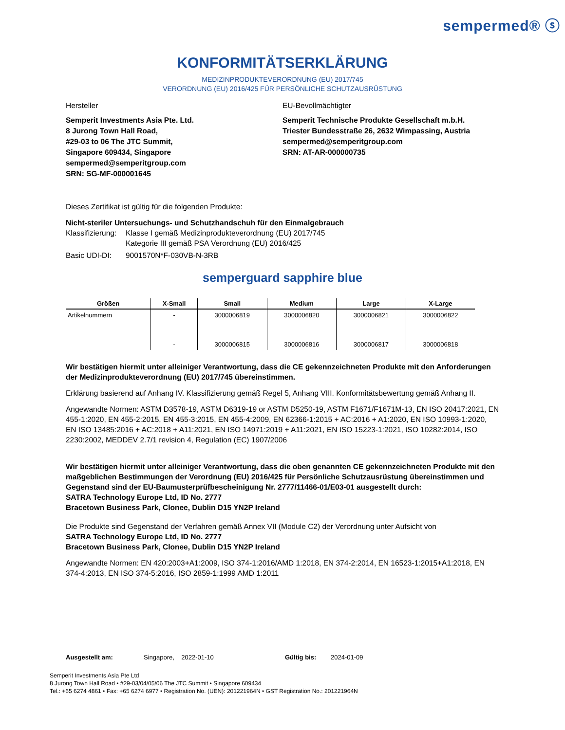sempermed® ⓢ
KONFORMITÄTSERKLÄRUNG
MEDIZINPRODUKTEVERORDNUNG (EU) 2017/745
VERORDNUNG (EU) 2016/425 FÜR PERSÖNLICHE SCHUTZAUSRÜSTUNG
Hersteller EU-Bevollmächtigter
Semperit Investments Asia Pte. Ltd.
8 Jurong Town Hall Road,
#29-03 to 06 The JTC Summit,
Singapore 609434, Singapore
sempermed@semperitgroup.com
SRN: SG-MF-000001645
Semperit Technische Produkte Gesellschaft m.b.H.
Triester Bundesstraße 26, 2632 Wimpassing, Austria
sempermed@semperitgroup.com
SRN: AT-AR-000000735
Dieses Zertifikat ist gültig für die folgenden Produkte:
Nicht-steriler Untersuchungs- und Schutzhandschuh für den Einmalgebrauch
Klassifizierung:
Klasse I gemäß Medizinprodukteverordnung (EU) 2017/745
Kategorie III gemäß PSA Verordnung (EU) 2016/425
Basic UDI-DI: 9001570N*F-030VB-N-3RB
semperguard sapphire blue
| Größen | X-Small | Small | Medium | Large | X-Large |
| --- | --- | --- | --- | --- | --- |
| Artikelnummern | - | 3000006819 | 3000006820 | 3000006821 | 3000006822 |
| | - | 3000006815 | 3000006816 | 3000006817 | 3000006818 |
Wir bestätigen hiermit unter alleiniger Verantwortung, dass die CE gekennzeichneten Produkte mit den Anforderungen der Medizinprodukteverordnung (EU) 2017/745 übereinstimmen.
Erklärung basierend auf Anhang IV. Klassifizierung gemäß Regel 5, Anhang VIII. Konformitätsbewertung gemäß Anhang II.
Angewandte Normen: ASTM D3578-19, ASTM D6319-19 or ASTM D5250-19, ASTM F1671/F1671M-13, EN ISO 20417:2021, EN 455-1:2020, EN 455-2:2015, EN 455-3:2015, EN 455-4:2009, EN 62366-1:2015 + AC:2016 + A1:2020, EN ISO 10993-1:2020, EN ISO 13485:2016 + AC:2018 + A11:2021, EN ISO 14971:2019 + A11:2021, EN ISO 15223-1:2021, ISO 10282:2014, ISO 2230:2002, MEDDEV 2.7/1 revision 4, Regulation (EC) 1907/2006
Wir bestätigen hiermit unter alleiniger Verantwortung, dass die oben genannten CE gekennzeichneten Produkte mit den maßgeblichen Bestimmungen der Verordnung (EU) 2016/425 für Persönliche Schutzausrüstung übereinstimmen und Gegenstand sind der EU-Baumusterprüfbescheinigung Nr. 2777/11466-01/E03-01 ausgestellt durch:
SATRA Technology Europe Ltd, ID No. 2777
Bracetown Business Park, Clonee, Dublin D15 YN2P Ireland
Die Produkte sind Gegenstand der Verfahren gemäß Annex VII (Module C2) der Verordnung unter Aufsicht von
SATRA Technology Europe Ltd, ID No. 2777
Bracetown Business Park, Clonee, Dublin D15 YN2P Ireland
Angewandte Normen: EN 420:2003+A1:2009, ISO 374-1:2016/AMD 1:2018, EN 374-2:2014, EN 16523-1:2015+A1:2018, EN 374-4:2013, EN ISO 374-5:2016, ISO 2859-1:1999 AMD 1:2011
Ausgestellt am: Singapore, 2022-01-10 Gültig bis: 2024-01-09
Semperit Investments Asia Pte Ltd
8 Jurong Town Hall Road • #29-03/04/05/06 The JTC Summit • Singapore 609434
Tel.: +65 6274 4861 • Fax: +65 6274 6977 • Registration No. (UEN): 201221964N • GST Registration No.: 201221964N